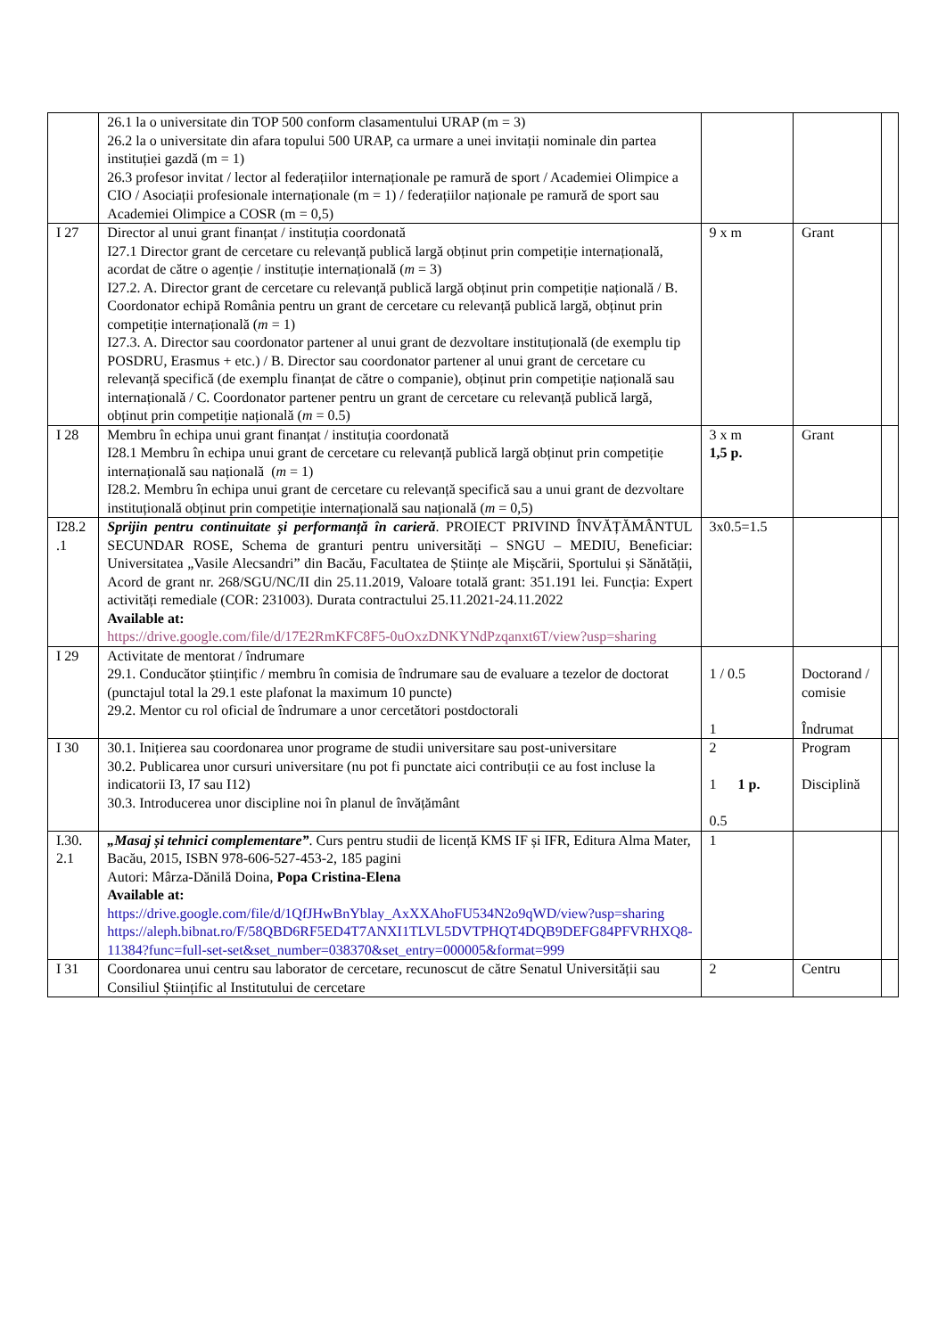| | 26.1 la o universitate din TOP 500 conform clasamentului URAP (m = 3) 26.2 la o universitate din afara topului 500 URAP, ca urmare a unei invitații nominale din partea instituției gazdă (m = 1) 26.3 profesor invitat / lector al federațiilor internaționale pe ramură de sport / Academiei Olimpice a CIO / Asociații profesionale internaționale (m = 1) / federațiilor naționale pe ramură de sport sau Academiei Olimpice a COSR (m = 0,5) | | | |
| I 27 | Director al unui grant finanțat / instituția coordonată I27.1 Director grant de cercetare cu relevanță publică largă obținut prin competiție internațională, acordat de către o agenție / instituție internațională ( m = 3) I27.2. A. Director grant de cercetare cu relevanță publică largă obținut prin competiție națională / B. Coordonator echipă România pentru un grant de cercetare cu relevanță publică largă, obținut prin competiție internațională ( m = 1) I27.3. A. Director sau coordonator partener al unui grant de dezvoltare instituțională (de exemplu tip POSDRU, Erasmus + etc.) / B. Director sau coordonator partener al unui grant de cercetare cu relevanță specifică (de exemplu finanțat de către o companie), obținut prin competiție națională sau internațională / C. Coordonator partener pentru un grant de cercetare cu relevanță publică largă, obținut prin competiție națională ( m = 0.5) | 9 x m | Grant | |
| I 28 | Membru în echipa unui grant finanțat / instituția coordonată I28.1 Membru în echipa unui grant de cercetare cu relevanță publică largă obținut prin competiție internațională sau națională ( m = 1) I28.2. Membru în echipa unui grant de cercetare cu relevanță specifică sau a unui grant de dezvoltare instituțională obținut prin competiție internațională sau națională ( m = 0,5) | 3 x m 1,5 p. | Grant | |
| I28.2 .1 | Sprijin pentru continuitate și performanță în carieră . PROIECT PRIVIND ÎNVĂȚĂMÂNTUL SECUNDAR ROSE, Schema de granturi pentru universități – SNGU – MEDIU, Beneficiar: Universitatea „Vasile Alecsandri” din Bacău, Facultatea de Științe ale Mișcării, Sportului și Sănătății, Acord de grant nr. 268/SGU/NC/II din 25.11.2019, Valoare totală grant: 351.191 lei. Funcția: Expert activități remediale (COR: 231003). Durata contractului 25.11.2021-24.11.2022 Available at: https://drive.google.com/file/d/17E2RmKFC8F5-0uOxzDNKYNdPzqanxt6T/view?usp=sharing | 3x0.5=1.5 | | |
| I 29 | Activitate de mentorat / îndrumare 29.1. Conducător științific / membru în comisia de îndrumare sau de evaluare a tezelor de doctorat (punctajul total la 29.1 este plafonat la maximum 10 puncte) 29.2. Mentor cu rol oficial de îndrumare a unor cercetători postdoctorali | 1 / 0.5 1 | Doctorand / comisie Îndrumat | |
| I 30 | 30.1. Inițierea sau coordonarea unor programe de studii universitare sau post-universitare 30.2. Publicarea unor cursuri universitare (nu pot fi punctate aici contribuții ce au fost incluse la indicatorii I3, I7 sau I12) 30.3. Introducerea unor discipline noi în planul de învățământ | 2 1 1 p. 0.5 | Program Disciplină | |
| I.30. 2.1 | „Masaj și tehnici complementare” . Curs pentru studii de licență KMS IF și IFR, Editura Alma Mater, Bacău, 2015, ISBN 978-606-527-453-2, 185 pagini Autori: Mârza-Dănilă Doina, Popa Cristina-Elena Available at: https://drive.google.com/file/d/1QfJHwBnYblay_AxXXAhoFU534N2o9qWD/view?usp=sharing https://aleph.bibnat.ro/F/58QBD6RF5ED4T7ANXI1TLVL5DVTPHQT4DQB9DEFG84PFVRHXQ8-11384?func=full-set-set&set_number=038370&set_entry=000005&format=999 | 1 | | |
| I 31 | Coordonarea unui centru sau laborator de cercetare, recunoscut de către Senatul Universității sau Consiliul Științific al Institutului de cercetare | 2 | Centru | |